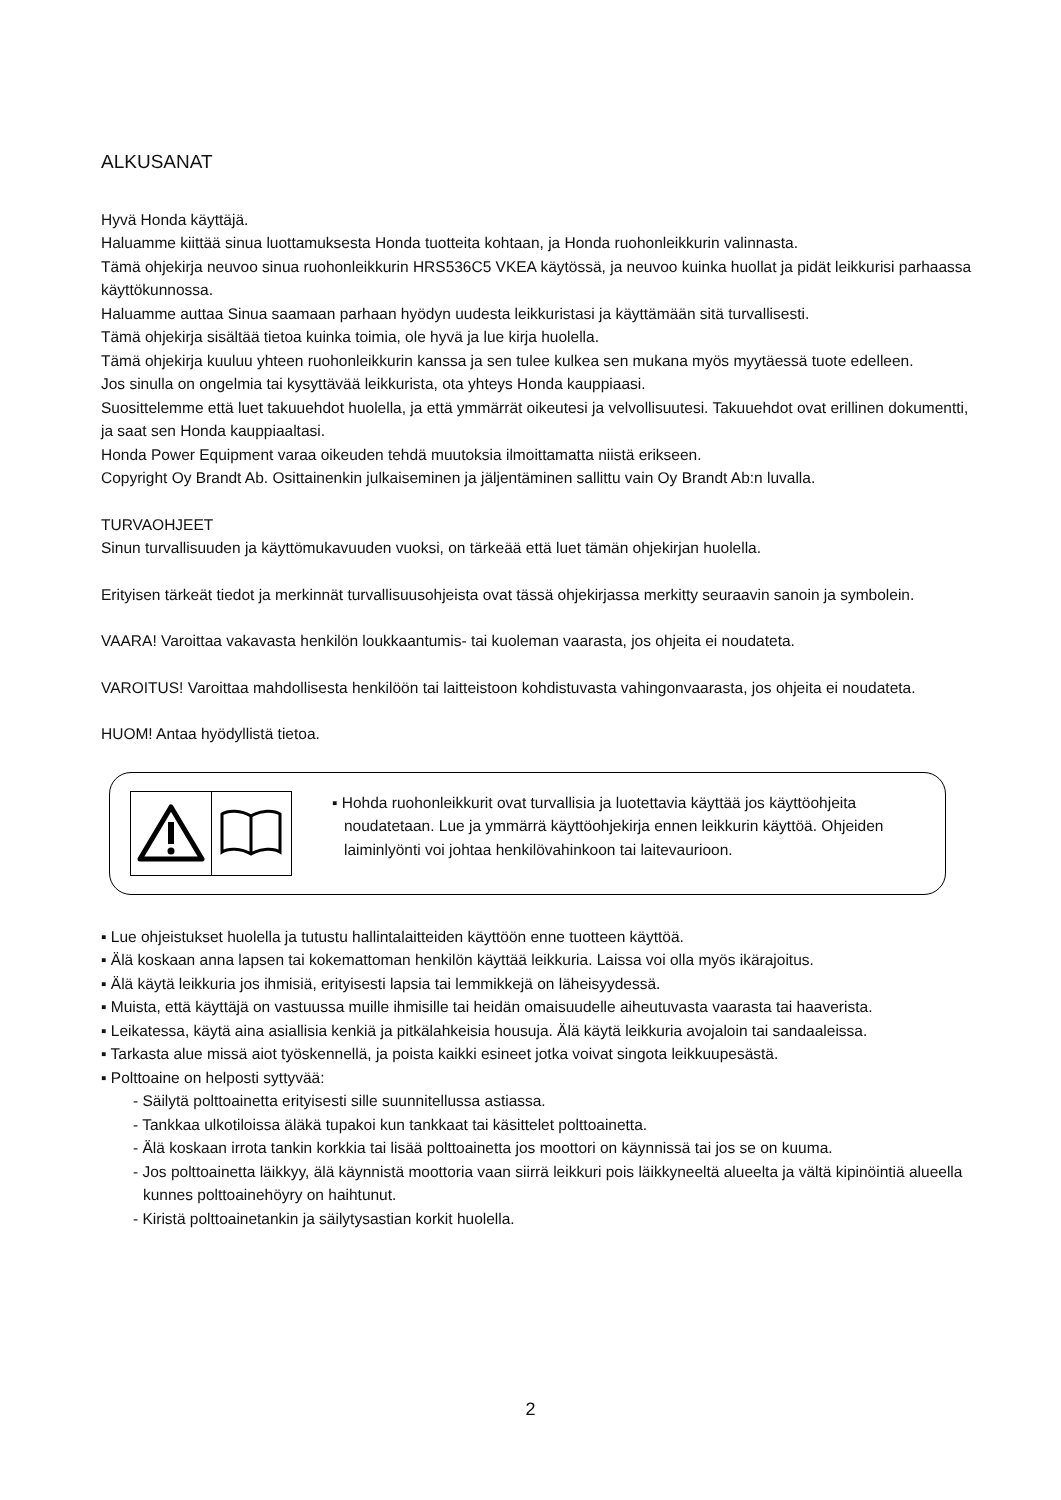ALKUSANAT
Hyvä Honda käyttäjä.
Haluamme kiittää sinua luottamuksesta Honda tuotteita kohtaan, ja Honda ruohonleikkurin valinnasta.
Tämä ohjekirja neuvoo sinua ruohonleikkurin HRS536C5 VKEA käytössä, ja neuvoo kuinka huollat ja pidät leikkurisi parhaassa käyttökunnossa.
Haluamme auttaa Sinua saamaan parhaan hyödyn uudesta leikkuristasi ja käyttämään sitä turvallisesti.
Tämä ohjekirja sisältää tietoa kuinka toimia, ole hyvä ja lue kirja huolella.
Tämä ohjekirja kuuluu yhteen ruohonleikkurin kanssa ja sen tulee kulkea sen mukana myös myytäessä tuote edelleen.
Jos sinulla on ongelmia tai kysyttävää leikkurista, ota yhteys Honda kauppiaasi.
Suosittelemme että luet takuuehdot huolella, ja että ymmärrät oikeutesi ja velvollisuutesi. Takuuehdot ovat erillinen dokumentti, ja saat sen Honda kauppiaaltasi.
Honda Power Equipment varaa oikeuden tehdä muutoksia ilmoittamatta niistä erikseen.
Copyright Oy Brandt Ab. Osittainenkin julkaiseminen ja jäljentäminen sallittu vain Oy Brandt Ab:n luvalla.
TURVAOHJEET
Sinun turvallisuuden ja käyttömukavuuden vuoksi, on tärkeää että luet tämän ohjekirjan huolella.
Erityisen tärkeät tiedot ja merkinnät turvallisuusohjeista ovat tässä ohjekirjassa merkitty seuraavin sanoin ja symbolein.
VAARA! Varoittaa vakavasta henkilön loukkaantumis- tai kuoleman vaarasta, jos ohjeita ei noudateta.
VAROITUS! Varoittaa mahdollisesta henkilöön tai laitteistoon kohdistuvasta vahingonvaarasta, jos ohjeita ei noudateta.
HUOM! Antaa hyödyllistä tietoa.
▪ Hohda ruohonleikkurit ovat turvallisia ja luotettavia käyttää jos käyttöohjeita noudatetaan. Lue ja ymmärrä käyttöohjekirja ennen leikkurin käyttöä. Ohjeiden laiminlyönti voi johtaa henkilövahinkoon tai laitevaurioon.
▪ Lue ohjeistukset huolella ja tutustu hallintalaitteiden käyttöön enne tuotteen käyttöä.
▪ Älä koskaan anna lapsen tai kokemattoman henkilön käyttää leikkuria. Laissa voi olla myös ikärajoitus.
▪ Älä käytä leikkuria jos ihmisiä, erityisesti lapsia tai lemmikkejä on läheisyydessä.
▪ Muista, että käyttäjä on vastuussa muille ihmisille tai heidän omaisuudelle aiheutuvasta vaarasta tai haaverista.
▪ Leikatessa, käytä aina asiallisia kenkiä ja pitkälahkeisia housuja. Älä käytä leikkuria avojaloin tai sandaaleissa.
▪ Tarkasta alue missä aiot työskennellä, ja poista kaikki esineet jotka voivat singota leikkuupesästä.
▪ Polttoaine on helposti syttyvää:
- Säilytä polttoainetta erityisesti sille suunnitellussa astiassa.
- Tankkaa ulkotiloissa äläkä tupakoi kun tankkaat tai käsittelet polttoainetta.
- Älä koskaan irrota tankin korkkia tai lisää polttoainetta jos moottori on käynnissä tai jos se on kuuma.
- Jos polttoainetta läikkyy, älä käynnistä moottoria vaan siirrä leikkuri pois läikkyneeltä alueelta ja vältä kipinöintiä alueella kunnes polttoainehöyry on haihtunut.
- Kiristä polttoainetankin ja säilytysastian korkit huolella.
2